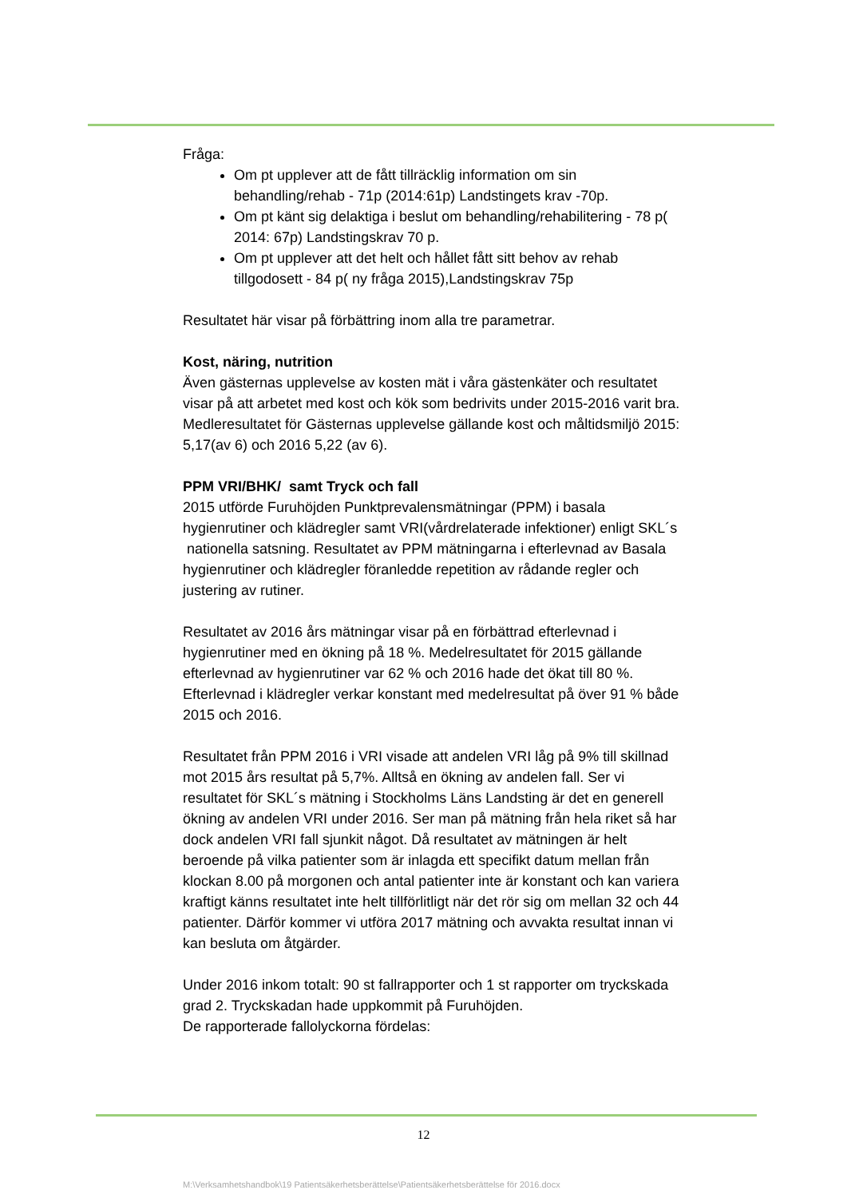Fråga:
Om pt upplever att de fått tillräcklig information om sin behandling/rehab - 71p (2014:61p) Landstingets krav -70p.
Om pt känt sig delaktiga i beslut om behandling/rehabilitering - 78 p( 2014: 67p) Landstingskrav 70 p.
Om pt upplever att det helt och hållet fått sitt behov av rehab tillgodosett - 84 p( ny fråga 2015),Landstingskrav 75p
Resultatet här visar på förbättring inom alla tre parametrar.
Kost, näring, nutrition
Även gästernas upplevelse av kosten mät i våra gästenkäter och resultatet visar på att arbetet med kost och kök som bedrivits under 2015-2016 varit bra.
Medleresultatet för Gästernas upplevelse gällande kost och måltidsmiljö 2015: 5,17(av 6) och 2016 5,22 (av 6).
PPM VRI/BHK/ samt Tryck och fall
2015 utförde Furuhöjden Punktprevalensmätningar (PPM) i basala hygienrutiner och klädregler samt VRI(vårdrelaterade infektioner) enligt SKL´s nationella satsning. Resultatet av PPM mätningarna i efterlevnad av Basala hygienrutiner och klädregler föranledde repetition av rådande regler och justering av rutiner.
Resultatet av 2016 års mätningar visar på en förbättrad efterlevnad i hygienrutiner med en ökning på 18 %. Medelresultatet för 2015 gällande efterlevnad av hygienrutiner var 62 % och 2016 hade det ökat till 80 %. Efterlevnad i klädregler verkar konstant med medelresultat på över 91 % både 2015 och 2016.
Resultatet från PPM 2016 i VRI visade att andelen VRI låg på 9% till skillnad mot 2015 års resultat på 5,7%. Alltså en ökning av andelen fall. Ser vi resultatet för SKL´s mätning i Stockholms Läns Landsting är det en generell ökning av andelen VRI under 2016. Ser man på mätning från hela riket så har dock andelen VRI fall sjunkit något. Då resultatet av mätningen är helt beroende på vilka patienter som är inlagda ett specifikt datum mellan från klockan 8.00 på morgonen och antal patienter inte är konstant och kan variera kraftigt känns resultatet inte helt tillförlitligt när det rör sig om mellan 32 och 44 patienter. Därför kommer vi utföra 2017 mätning och avvakta resultat innan vi kan besluta om åtgärder.
Under 2016 inkom totalt: 90 st fallrapporter och 1 st rapporter om tryckskada grad 2. Tryckskadan hade uppkommit på Furuhöjden.
De rapporterade fallolyckorna fördelas:
12
M:\Verksamhetshandbok\19 Patientsäkerhetsberättelse\Patientsäkerhetsberättelse för 2016.docx